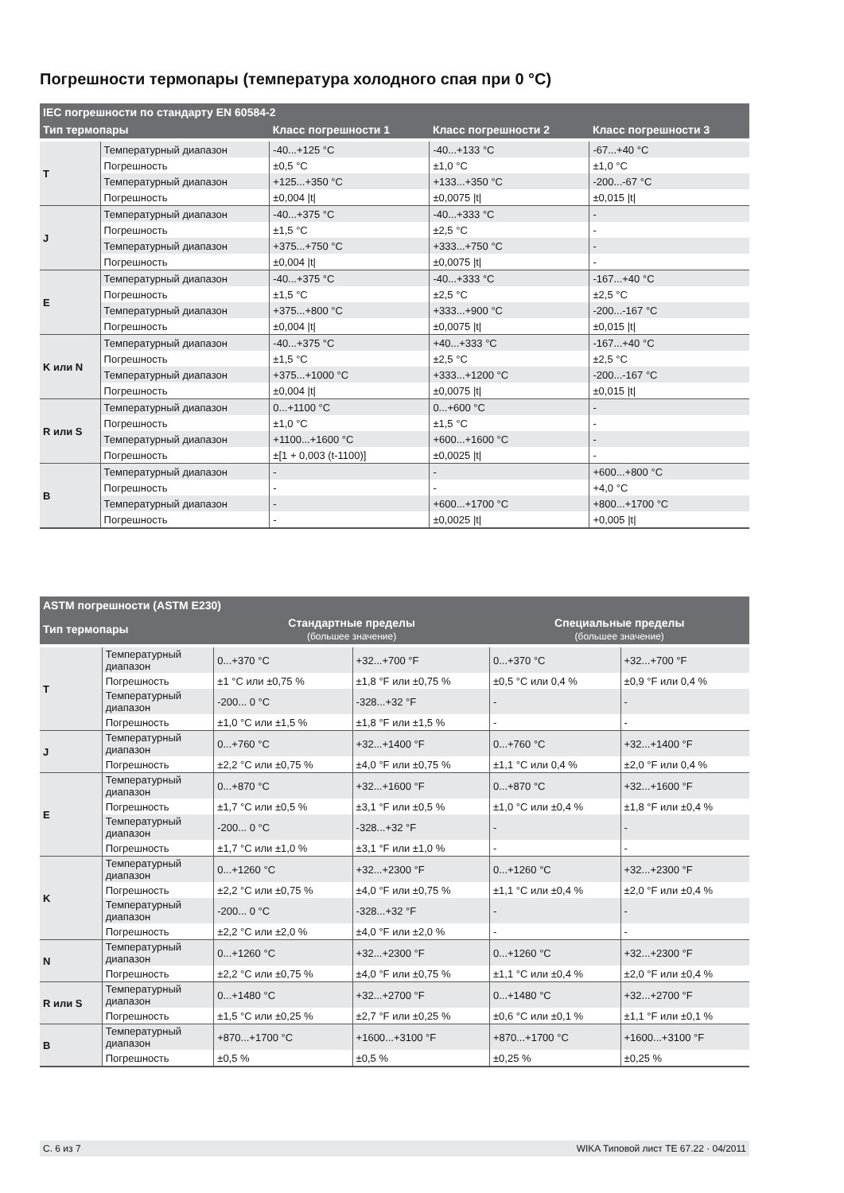Погрешности термопары (температура холодного спая при 0 °C)
| IEC погрешности по стандарту EN 60584-2 | | | | |
| --- | --- | --- | --- | --- |
| Тип термопары | | Класс погрешности 1 | Класс погрешности 2 | Класс погрешности 3 |
| T | Температурный диапазон | -40...+125 °C | -40...+133 °C | -67...+40 °C |
| | Погрешность | ±0,5 °C | ±1,0 °C | ±1,0 °C |
| | Температурный диапазон | +125...+350 °C | +133...+350 °C | -200...-67 °C |
| | Погрешность | ±0,004 /t/ | ±0,0075 /t/ | ±0,015 /t/ |
| J | Температурный диапазон | -40...+375 °C | -40...+333 °C | - |
| | Погрешность | ±1,5 °C | ±2,5 °C | - |
| | Температурный диапазон | +375...+750 °C | +333...+750 °C | - |
| | Погрешность | ±0,004 /t/ | ±0,0075 /t/ | - |
| E | Температурный диапазон | -40...+375 °C | -40...+333 °C | -167...+40 °C |
| | Погрешность | ±1,5 °C | ±2,5 °C | ±2,5 °C |
| | Температурный диапазон | +375...+800 °C | +333...+900 °C | -200...-167 °C |
| | Погрешность | ±0,004 /t/ | ±0,0075 /t/ | ±0,015 /t/ |
| K или N | Температурный диапазон | -40...+375 °C | +40...+333 °C | -167...+40 °C |
| | Погрешность | ±1,5 °C | ±2,5 °C | ±2,5 °C |
| | Температурный диапазон | +375...+1000 °C | +333...+1200 °C | -200...-167 °C |
| | Погрешность | ±0,004 /t/ | ±0,0075 /t/ | ±0,015 /t/ |
| R или S | Температурный диапазон | 0...+1100 °C | 0...+600 °C | - |
| | Погрешность | ±1,0 °C | ±1,5 °C | - |
| | Температурный диапазон | +1100...+1600 °C | +600...+1600 °C | - |
| | Погрешность | ±[1 + 0,003 (t-1100)] | ±0,0025 /t/ | - |
| B | Температурный диапазон | - | - | +600...+800 °C |
| | Погрешность | - | - | +4,0 °C |
| | Температурный диапазон | - | +600...+1700 °C | +800...+1700 °C |
| | Погрешность | - | ±0,0025 /t/ | +0,005 /t/ |
| ASTM погрешности (ASTM E230) | | | | | |
| --- | --- | --- | --- | --- | --- |
| Тип термопары | | Стандартные пределы (большее значение) | | Специальные пределы (большее значение) | |
| T | Температурный диапазон | 0...+370 °C | +32...+700 °F | 0...+370 °C | +32...+700 °F |
| | Погрешность | ±1 °C или ±0,75 % | ±1,8 °F или ±0,75 % | ±0,5 °C или 0,4 % | ±0,9 °F или 0,4 % |
| | Температурный диапазон | -200... 0 °C | -328...+32 °F | - | - |
| | Погрешность | ±1,0 °C или ±1,5 % | ±1,8 °F или ±1,5 % | - | - |
| J | Температурный диапазон | 0...+760 °C | +32...+1400 °F | 0...+760 °C | +32...+1400 °F |
| | Погрешность | ±2,2 °C или ±0,75 % | ±4,0 °F или ±0,75 % | ±1,1 °C или 0,4 % | ±2,0 °F или 0,4 % |
| E | Температурный диапазон | 0...+870 °C | +32...+1600 °F | 0...+870 °C | +32...+1600 °F |
| | Погрешность | ±1,7 °C или ±0,5 % | ±3,1 °F или ±0,5 % | ±1,0 °C или ±0,4 % | ±1,8 °F или ±0,4 % |
| | Температурный диапазон | -200... 0 °C | -328...+32 °F | - | - |
| | Погрешность | ±1,7 °C или ±1,0 % | ±3,1 °F или ±1,0 % | - | - |
| K | Температурный диапазон | 0...+1260 °C | +32...+2300 °F | 0...+1260 °C | +32...+2300 °F |
| | Погрешность | ±2,2 °C или ±0,75 % | ±4,0 °F или ±0,75 % | ±1,1 °C или ±0,4 % | ±2,0 °F или ±0,4 % |
| | Температурный диапазон | -200... 0 °C | -328...+32 °F | - | - |
| | Погрешность | ±2,2 °C или ±2,0 % | ±4,0 °F или ±2,0 % | - | - |
| N | Температурный диапазон | 0...+1260 °C | +32...+2300 °F | 0...+1260 °C | +32...+2300 °F |
| | Погрешность | ±2,2 °C или ±0,75 % | ±4,0 °F или ±0,75 % | ±1,1 °C или ±0,4 % | ±2,0 °F или ±0,4 % |
| R или S | Температурный диапазон | 0...+1480 °C | +32...+2700 °F | 0...+1480 °C | +32...+2700 °F |
| | Погрешность | ±1,5 °C или ±0,25 % | ±2,7 °F или ±0,25 % | ±0,6 °C или ±0,1 % | ±1,1 °F или ±0,1 % |
| B | Температурный диапазон | +870...+1700 °C | +1600...+3100 °F | +870...+1700 °C | +1600...+3100 °F |
| | Погрешность | ±0,5 % | ±0,5 % | ±0,25 % | ±0,25 % |
С. 6 из 7 WIKA Типовой лист TE 67.22 · 04/2011